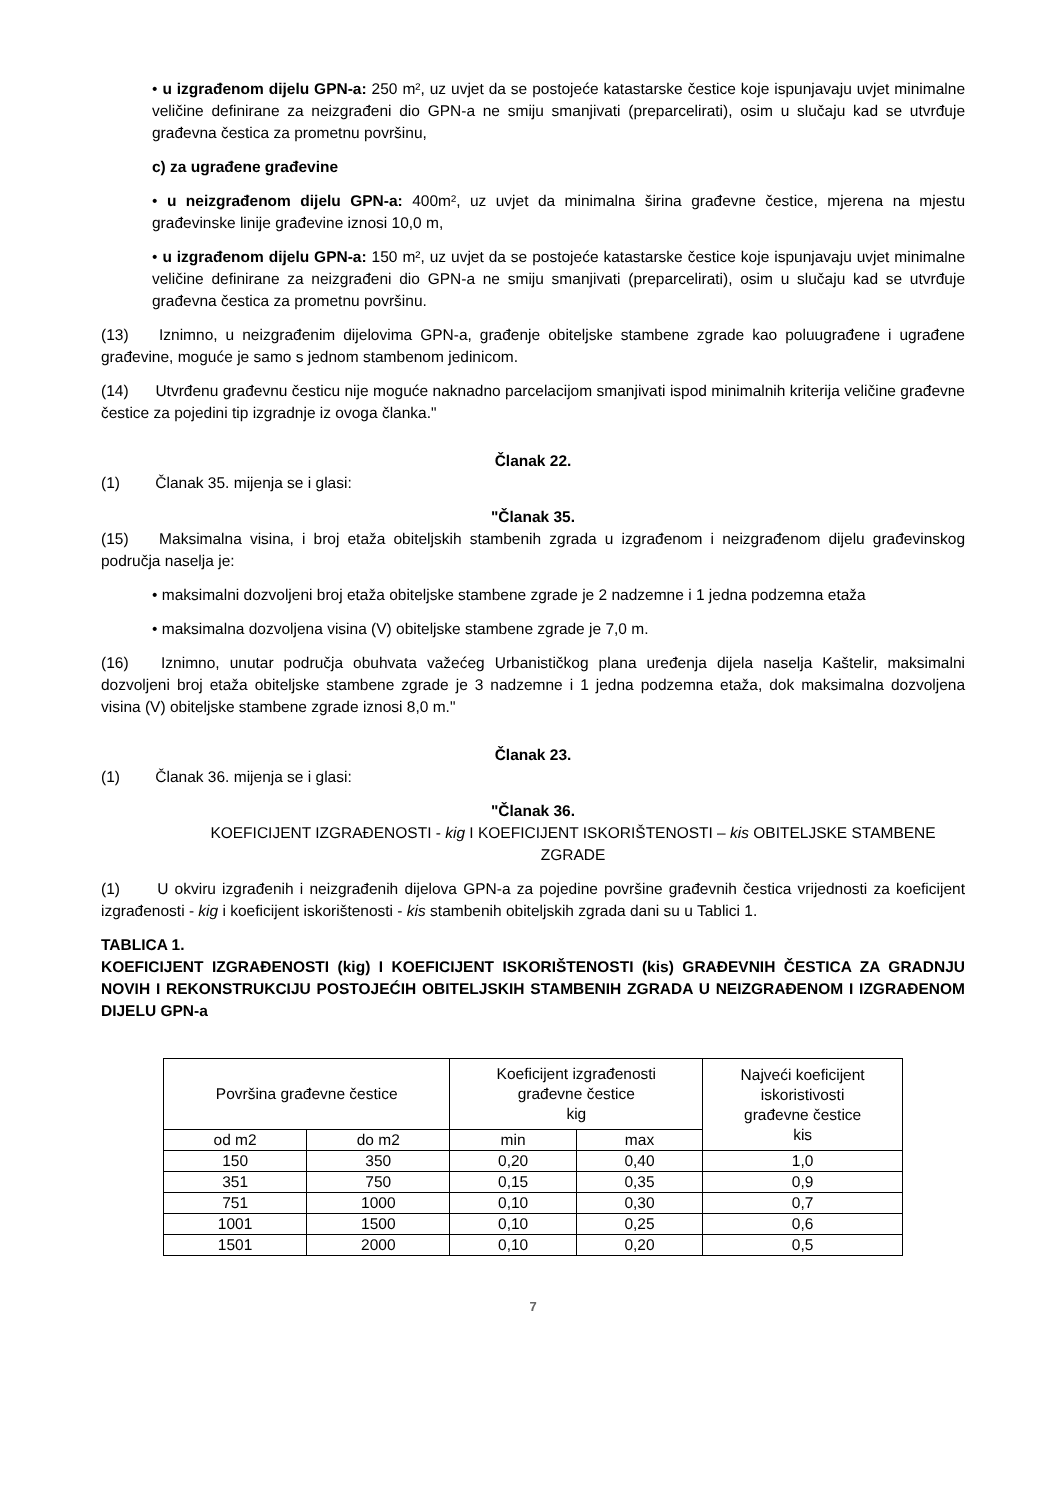• u izgrađenom dijelu GPN-a: 250 m², uz uvjet da se postojeće katastarske čestice koje ispunjavaju uvjet minimalne veličine definirane za neizgrađeni dio GPN-a ne smiju smanjivati (preparcelirati), osim u slučaju kad se utvrđuje građevna čestica za prometnu površinu,
c) za ugrađene građevine
• u neizgrađenom dijelu GPN-a: 400m², uz uvjet da minimalna širina građevne čestice, mjerena na mjestu građevinske linije građevine iznosi 10,0 m,
• u izgrađenom dijelu GPN-a: 150 m², uz uvjet da se postojeće katastarske čestice koje ispunjavaju uvjet minimalne veličine definirane za neizgrađeni dio GPN-a ne smiju smanjivati (preparcelirati), osim u slučaju kad se utvrđuje građevna čestica za prometnu površinu.
(13) Iznimno, u neizgrađenim dijelovima GPN-a, građenje obiteljske stambene zgrade kao poluugrađene i ugrađene građevine, moguće je samo s jednom stambenom jedinicom.
(14) Utvrđenu građevnu česticu nije moguće naknadno parcelacijom smanjivati ispod minimalnih kriterija veličine građevne čestice za pojedini tip izgradnje iz ovoga članka."
Članak 22.
(1) Članak 35. mijenja se i glasi:
"Članak 35.
(15) Maksimalna visina, i broj etaža obiteljskih stambenih zgrada u izgrađenom i neizgrađenom dijelu građevinskog područja naselja je:
• maksimalni dozvoljeni broj etaža obiteljske stambene zgrade je 2 nadzemne i 1 jedna podzemna etaža
• maksimalna dozvoljena visina (V) obiteljske stambene zgrade je 7,0 m.
(16) Iznimno, unutar područja obuhvata važećeg Urbanističkog plana uređenja dijela naselja Kaštelir, maksimalni dozvoljeni broj etaža obiteljske stambene zgrade je 3 nadzemne i 1 jedna podzemna etaža, dok maksimalna dozvoljena visina (V) obiteljske stambene zgrade iznosi 8,0 m."
Članak 23.
(1) Članak 36. mijenja se i glasi:
"Članak 36.
KOEFICIJENT IZGRAĐENOSTI - kig I KOEFICIJENT ISKORIŠTENOSTI – kis OBITELJSKE STAMBENE ZGRADE
(1) U okviru izgrađenih i neizgrađenih dijelova GPN-a za pojedine površine građevnih čestica vrijednosti za koeficijent izgrađenosti - kig i koeficijent iskorištenosti - kis stambenih obiteljskih zgrada dani su u Tablici 1.
TABLICA 1.
KOEFICIJENT IZGRAĐENOSTI (kig) I KOEFICIJENT ISKORIŠTENOSTI (kis) GRAĐEVNIH ČESTICA ZA GRADNJU NOVIH I REKONSTRUKCIJU POSTOJEĆIH OBITELJSKIH STAMBENIH ZGRADA U NEIZGRAĐENOM I IZGRAĐENOM DIJELU GPN-a
| Površina građevne čestice | | Koeficijent izgrađenosti građevne čestice kig | | Najveći koeficijent iskoristivosti građevne čestice kis |
| --- | --- | --- | --- | --- |
| od m2 | do m2 | min | max | |
| 150 | 350 | 0,20 | 0,40 | 1,0 |
| 351 | 750 | 0,15 | 0,35 | 0,9 |
| 751 | 1000 | 0,10 | 0,30 | 0,7 |
| 1001 | 1500 | 0,10 | 0,25 | 0,6 |
| 1501 | 2000 | 0,10 | 0,20 | 0,5 |
7